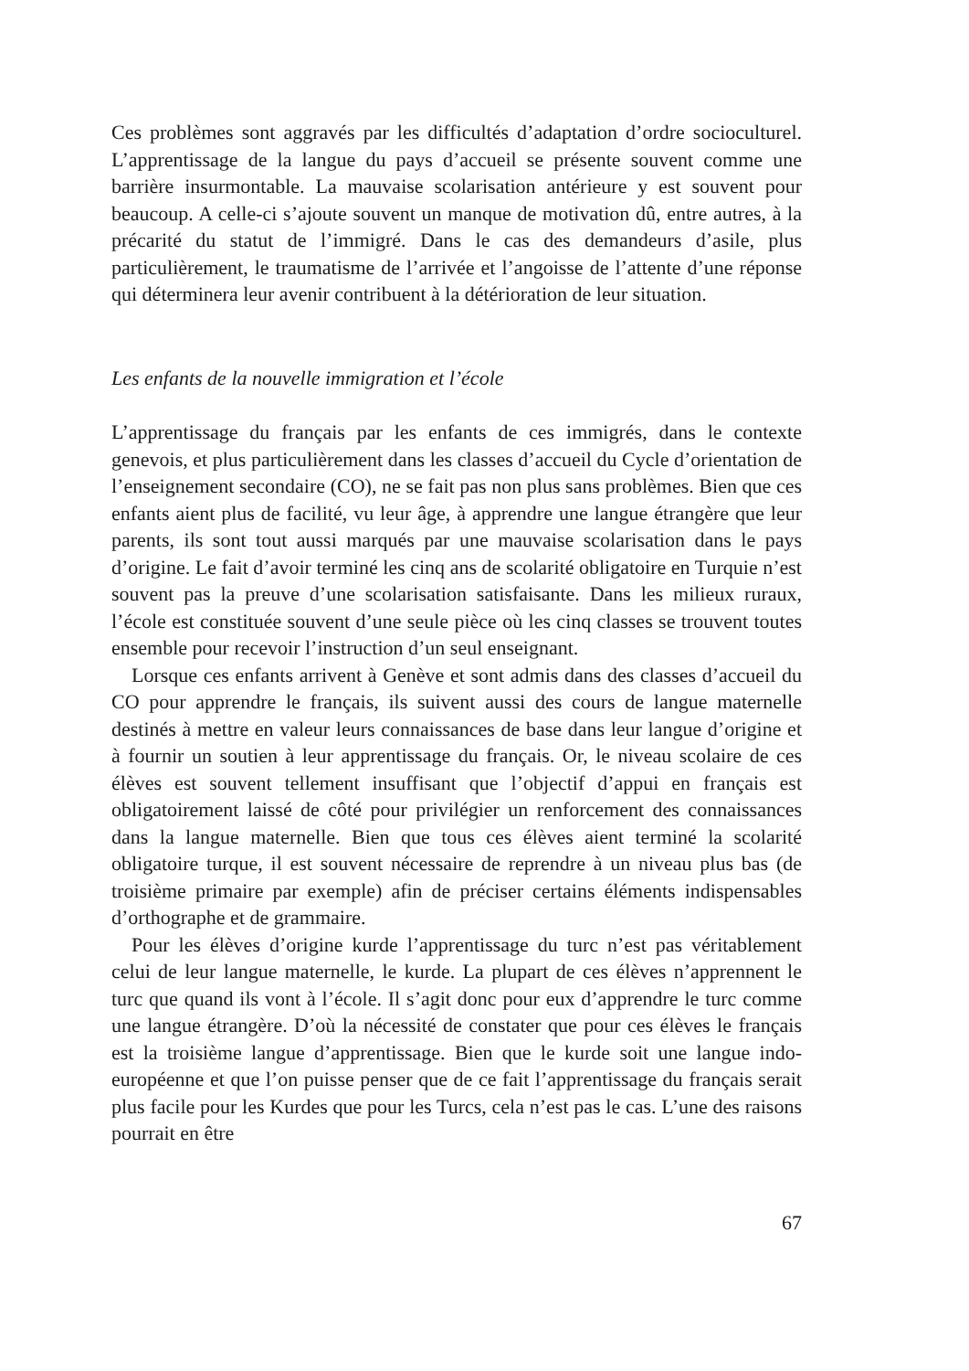Ces problèmes sont aggravés par les difficultés d’adaptation d’ordre socio­culturel. L’apprentissage de la langue du pays d’accueil se présente souvent comme une barrière insurmontable. La mauvaise scolarisation antérieure y est souvent pour beaucoup. A celle-ci s’ajoute souvent un manque de motivation dû, entre autres, à la précarité du statut de l’immigré. Dans le cas des demandeurs d’asile, plus particulièrement, le traumatisme de l’ar­rivée et l’angoisse de l’attente d’une réponse qui déterminera leur avenir contribuent à la détérioration de leur situation.
Les enfants de la nouvelle immigration et l’école
L’apprentissage du français par les enfants de ces immigrés, dans le con­texte genevois, et plus particulièrement dans les classes d’accueil du Cycle d’orientation de l’enseignement secondaire (CO), ne se fait pas non plus sans problèmes. Bien que ces enfants aient plus de facilité, vu leur âge, à apprendre une langue étrangère que leur parents, ils sont tout aussi mar­qués par une mauvaise scolarisation dans le pays d’origine. Le fait d’avoir terminé les cinq ans de scolarité obligatoire en Turquie n’est souvent pas la preuve d’une scolarisation satisfaisante. Dans les milieux ruraux, l’école est constituée souvent d’une seule pièce où les cinq classes se trouvent toutes ensemble pour recevoir l’instruction d’un seul enseignant.
Lorsque ces enfants arrivent à Genève et sont admis dans des classes d’accueil du CO pour apprendre le français, ils suivent aussi des cours de langue maternelle destinés à mettre en valeur leurs connaissances de base dans leur langue d’origine et à fournir un soutien à leur apprentissage du français. Or, le niveau scolaire de ces élèves est souvent tellement insuffisant que l’objectif d’appui en français est obligatoirement laissé de côté pour privilégier un renforcement des connaissances dans la langue maternelle. Bien que tous ces élèves aient terminé la scolarité obligatoire turque, il est souvent nécessaire de reprendre à un niveau plus bas (de troisième primaire par exemple) afin de préciser certains éléments indispensables d’ortho­graphe et de grammaire.
Pour les élèves d’origine kurde l’apprentissage du turc n’est pas véritable­ment celui de leur langue maternelle, le kurde. La plupart de ces élèves n’apprennent le turc que quand ils vont à l’école. Il s’agit donc pour eux d’apprendre le turc comme une langue étrangère. D’où la nécessité de cons­tater que pour ces élèves le français est la troisième langue d’apprentissage. Bien que le kurde soit une langue indo-européenne et que l’on puisse penser que de ce fait l’apprentissage du français serait plus facile pour les Kurdes que pour les Turcs, cela n’est pas le cas. L’une des raisons pourrait en être
67